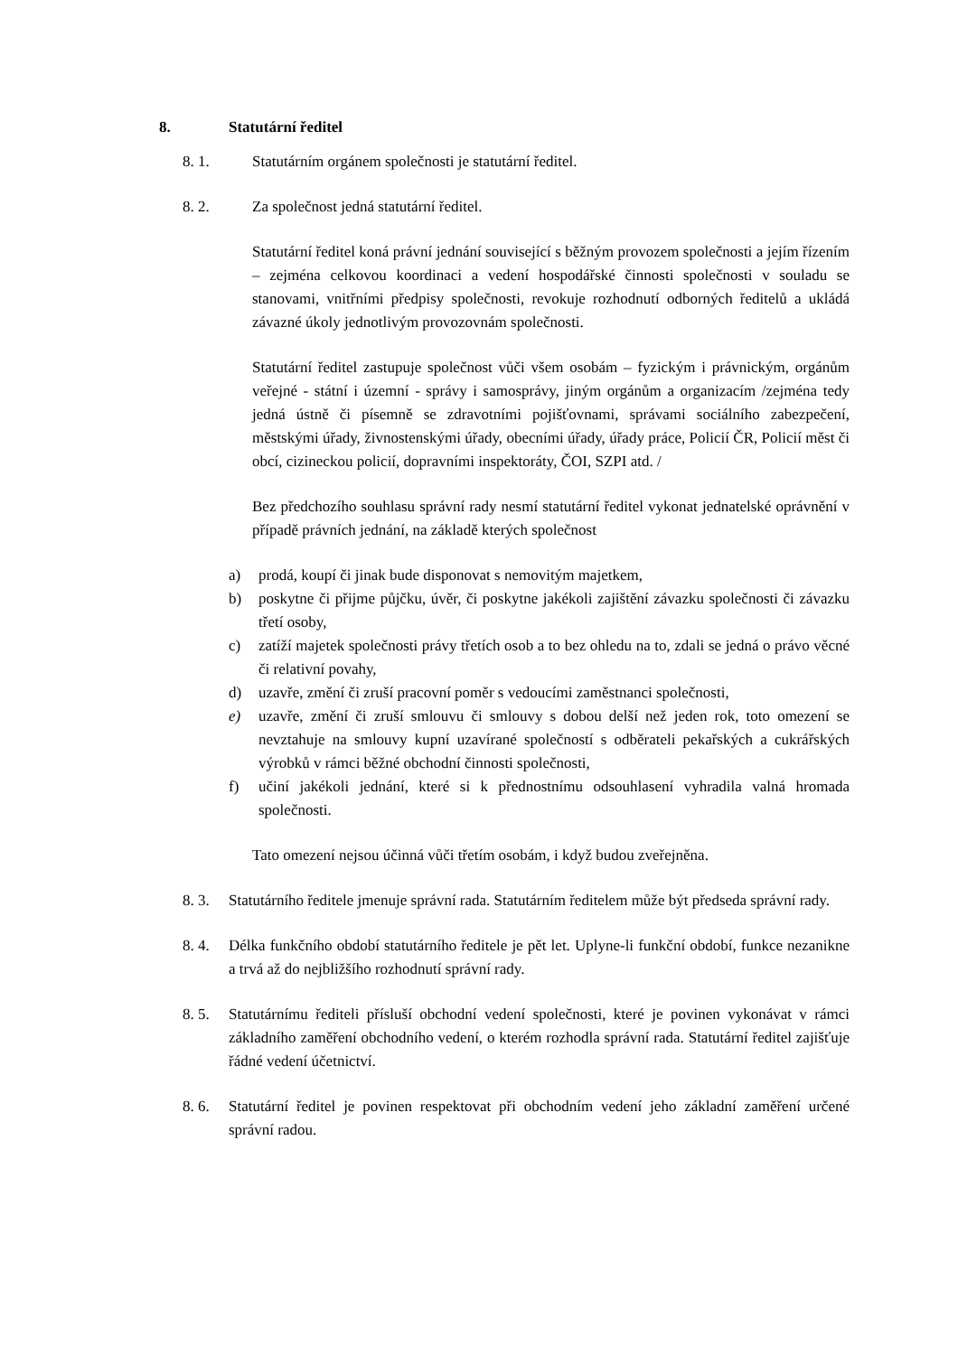8. Statutární ředitel
8. 1. Statutárním orgánem společnosti je statutární ředitel.
8. 2. Za společnost jedná statutární ředitel.
Statutární ředitel koná právní jednání související s běžným provozem společnosti a jejím řízením – zejména celkovou koordinaci a vedení hospodářské činnosti společnosti v souladu se stanovami, vnitřními předpisy společnosti, revokuje rozhodnutí odborných ředitelů a ukládá závazné úkoly jednotlivým provozovnám společnosti.
Statutární ředitel zastupuje společnost vůči všem osobám – fyzickým i právnickým, orgánům veřejné - státní i územní - správy i samosprávy, jiným orgánům a organizacím /zejména tedy jedná ústně či písemně se zdravotními pojišťovnami, správami sociálního zabezpečení, městskými úřady, živnostenskými úřady, obecními úřady, úřady práce, Policií ČR, Policií měst či obcí, cizineckou policií, dopravními inspektoráty, ČOI, SZPI atd. /
Bez předchozího souhlasu správní rady nesmí statutární ředitel vykonat jednatelské oprávnění v případě právních jednání, na základě kterých společnost
a) prodá, koupí či jinak bude disponovat s nemovitým majetkem,
b) poskytne či přijme půjčku, úvěr, či poskytne jakékoli zajištění závazku společnosti či závazku třetí osoby,
c) zatíží majetek společnosti právy třetích osob a to bez ohledu na to, zdali se jedná o právo věcné či relativní povahy,
d) uzavře, změní či zruší pracovní poměr s vedoucími zaměstnanci společnosti,
e) uzavře, změní či zruší smlouvu či smlouvy s dobou delší než jeden rok, toto omezení se nevztahuje na smlouvy kupní uzavírané společností s odběrateli pekařských a cukrářských výrobků v rámci běžné obchodní činnosti společnosti,
f) učiní jakékoli jednání, které si k přednostnímu odsouhlasení vyhradila valná hromada společnosti.
Tato omezení nejsou účinná vůči třetím osobám, i když budou zveřejněna.
8. 3. Statutárního ředitele jmenuje správní rada. Statutárním ředitelem může být předseda správní rady.
8. 4. Délka funkčního období statutárního ředitele je pět let. Uplyne-li funkční období, funkce nezanikne a trvá až do nejbližšího rozhodnutí správní rady.
8. 5. Statutárnímu řediteli přísluší obchodní vedení společnosti, které je povinen vykonávat v rámci základního zaměření obchodního vedení, o kterém rozhodla správní rada. Statutární ředitel zajišťuje řádné vedení účetnictví.
8. 6. Statutární ředitel je povinen respektovat při obchodním vedení jeho základní zaměření určené správní radou.